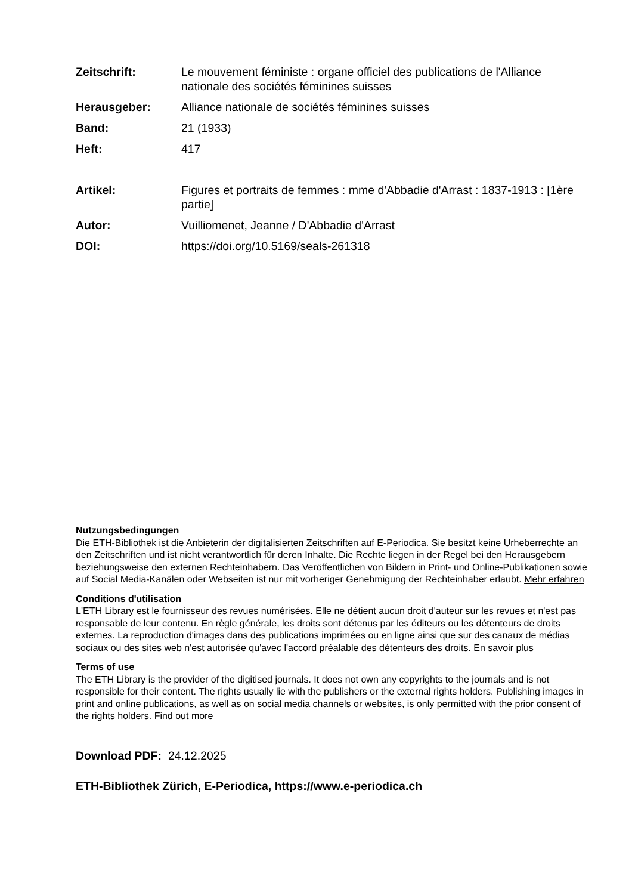Zeitschrift: Le mouvement féministe : organe officiel des publications de l'Alliance nationale des sociétés féminines suisses
Herausgeber: Alliance nationale de sociétés féminines suisses
Band: 21 (1933)
Heft: 417
Artikel: Figures et portraits de femmes : mme d'Abbadie d'Arrast : 1837-1913 : [1ère partie]
Autor: Vuilliomenet, Jeanne / D'Abbadie d'Arrast
DOI: https://doi.org/10.5169/seals-261318
Nutzungsbedingungen
Die ETH-Bibliothek ist die Anbieterin der digitalisierten Zeitschriften auf E-Periodica. Sie besitzt keine Urheberrechte an den Zeitschriften und ist nicht verantwortlich für deren Inhalte. Die Rechte liegen in der Regel bei den Herausgebern beziehungsweise den externen Rechteinhabern. Das Veröffentlichen von Bildern in Print- und Online-Publikationen sowie auf Social Media-Kanälen oder Webseiten ist nur mit vorheriger Genehmigung der Rechteinhaber erlaubt. Mehr erfahren
Conditions d'utilisation
L'ETH Library est le fournisseur des revues numérisées. Elle ne détient aucun droit d'auteur sur les revues et n'est pas responsable de leur contenu. En règle générale, les droits sont détenus par les éditeurs ou les détenteurs de droits externes. La reproduction d'images dans des publications imprimées ou en ligne ainsi que sur des canaux de médias sociaux ou des sites web n'est autorisée qu'avec l'accord préalable des détenteurs des droits. En savoir plus
Terms of use
The ETH Library is the provider of the digitised journals. It does not own any copyrights to the journals and is not responsible for their content. The rights usually lie with the publishers or the external rights holders. Publishing images in print and online publications, as well as on social media channels or websites, is only permitted with the prior consent of the rights holders. Find out more
Download PDF: 24.12.2025
ETH-Bibliothek Zürich, E-Periodica, https://www.e-periodica.ch